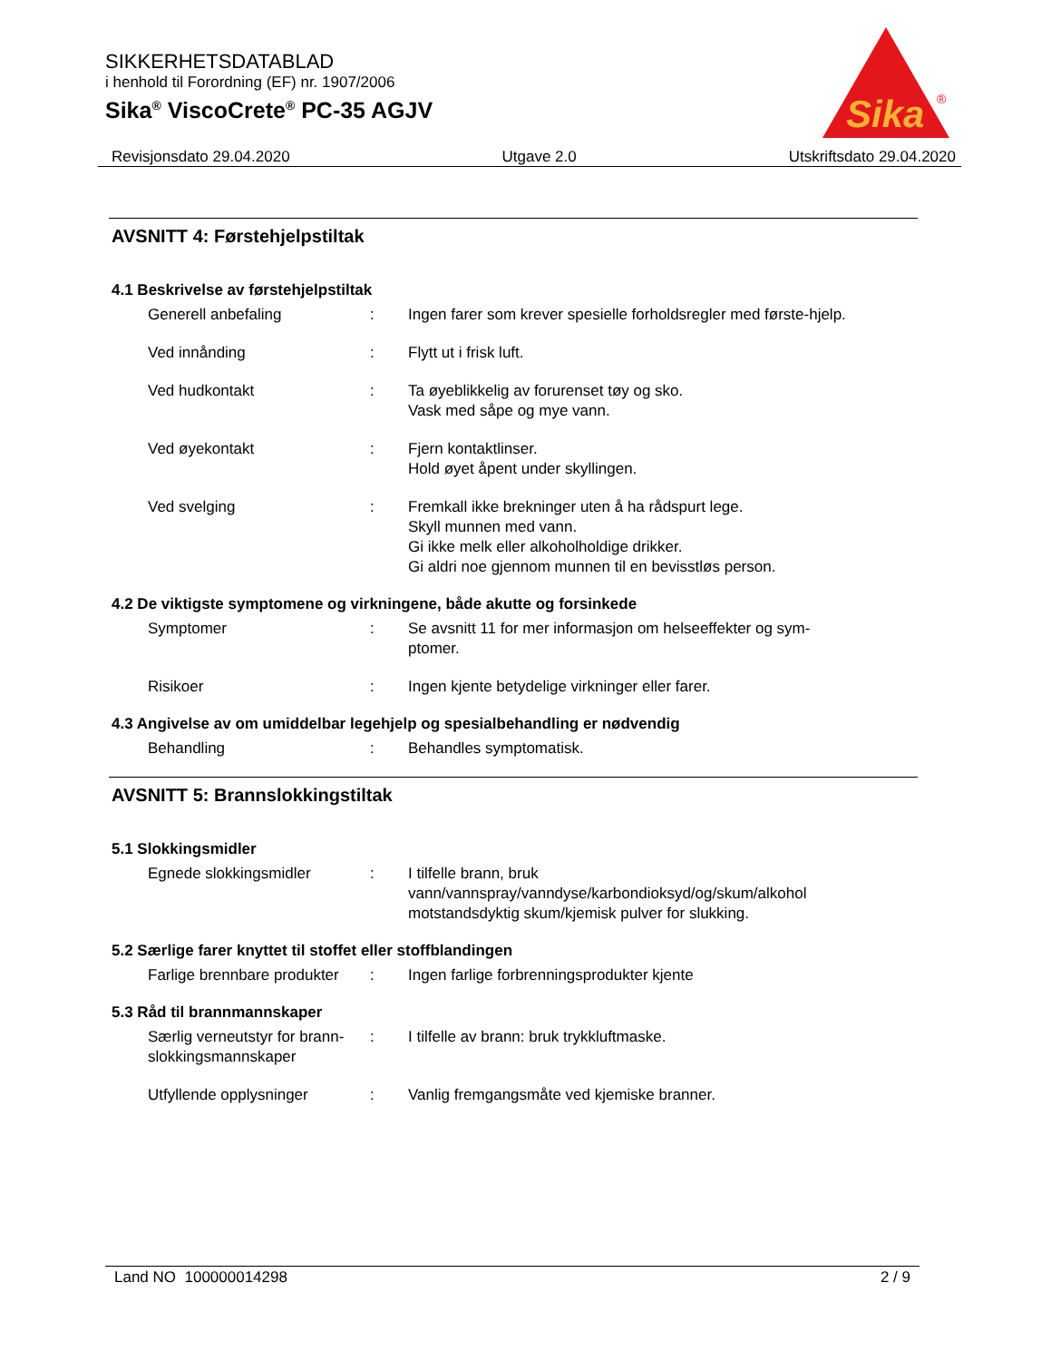SIKKERHETSDATABLAD
i henhold til Forordning (EF) nr. 1907/2006
Sika<sup>®</sup> ViscoCrete<sup>®</sup> PC-35 AGJV
Sika
®
Revisjonsdato 29.04.2020 Utgave 2.0 Utskriftsdato 29.04.2020
AVSNITT 4: Førstehjelpstiltak
4.1 Beskrivelse av førstehjelpstiltak
Generell anbefaling : Ingen farer som krever spesielle forholdsregler med første-hjelp.
Ved innånding : Flytt ut i frisk luft.
Ved hudkontakt : Ta øyeblikkelig av forurenset tøy og sko.
Vask med såpe og mye vann.
Ved øyekontakt : Fjern kontaktlinser.
Hold øyet åpent under skyllingen.
Ved svelging : Fremkall ikke brekninger uten å ha rådspurt lege.
Skyll munnen med vann.
Gi ikke melk eller alkoholholdige drikker.
Gi aldri noe gjennom munnen til en bevisstløs person.
4.2 De viktigste symptomene og virkningene, både akutte og forsinkede
Symptomer : Se avsnitt 11 for mer informasjon om helseeffekter og sym-ptomer.
Risikoer : Ingen kjente betydelige virkninger eller farer.
4.3 Angivelse av om umiddelbar legehjelp og spesialbehandling er nødvendig
Behandling : Behandles symptomatisk.
AVSNITT 5: Brannslokkingstiltak
5.1 Slokkingsmidler
Egnede slokkingsmidler : I tilfelle brann, bruk vann/vannspray/vanndyse/karbondioksyd/og/skum/alkohol motstandsdyktig skum/kjemisk pulver for slukking.
5.2 Særlige farer knyttet til stoffet eller stoffblandingen
Farlige brennbare produkter
: Ingen farlige forbrenningsprodukter kjente
5.3 Råd til brannmannskaper
Særlig verneutstyr for brann-slokkingsmannskaper
: I tilfelle av brann: bruk trykkluftmaske.
Utfyllende opplysninger : Vanlig fremgangsmåte ved kjemiske branner.
Land NO 100000014298 2 / 9